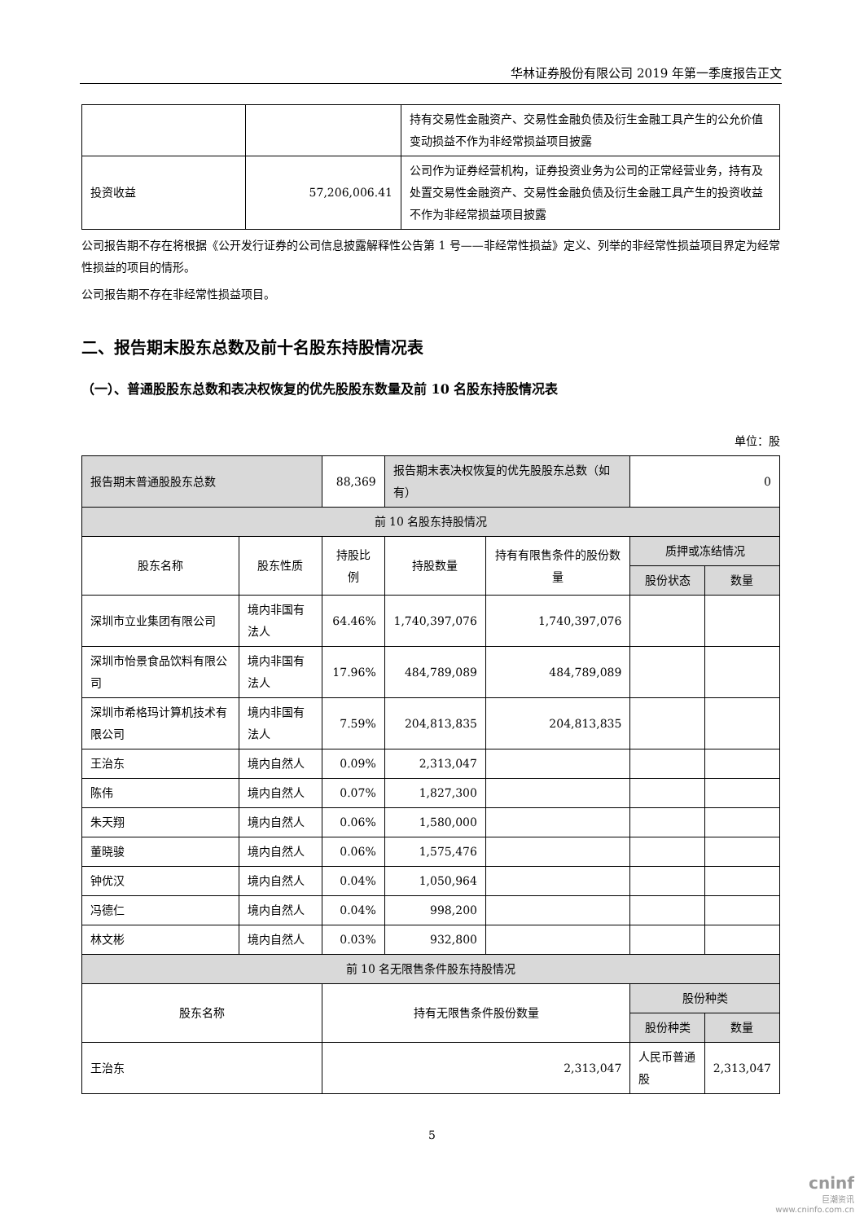华林证券股份有限公司 2019 年第一季度报告正文
| | | 持有交易性金融资产、交易性金融负债及衍生金融工具产生的公允价值变动损益不作为非经常损益项目披露 |
| 投资收益 | 57,206,006.41 | 公司作为证券经营机构，证券投资业务为公司的正常经营业务，持有及处置交易性金融资产、交易性金融负债及衍生金融工具产生的投资收益不作为非经常损益项目披露 |
公司报告期不存在将根据《公开发行证券的公司信息披露解释性公告第 1 号——非经常性损益》定义、列举的非经常性损益项目界定为经常性损益的项目的情形。
公司报告期不存在非经常性损益项目。
二、报告期末股东总数及前十名股东持股情况表
（一）、普通股股东总数和表决权恢复的优先股股东数量及前 10 名股东持股情况表
单位：股
| 报告期末普通股股东总数 | | 88,369 | 报告期末表决权恢复的优先股股东总数（如有） | | 0 | |
| 前 10 名股东持股情况 | | | | | | |
| 股东名称 | 股东性质 | 持股比例 | 持股数量 | 持有有限售条件的股份数量 | 质押或冻结情况 | |
| | | | | | 股份状态 | 数量 |
| 深圳市立业集团有限公司 | 境内非国有法人 | 64.46% | 1,740,397,076 | 1,740,397,076 | | |
| 深圳市怡景食品饮料有限公司 | 境内非国有法人 | 17.96% | 484,789,089 | 484,789,089 | | |
| 深圳市希格玛计算机技术有限公司 | 境内非国有法人 | 7.59% | 204,813,835 | 204,813,835 | | |
| 王治东 | 境内自然人 | 0.09% | 2,313,047 | | | |
| 陈伟 | 境内自然人 | 0.07% | 1,827,300 | | | |
| 朱天翔 | 境内自然人 | 0.06% | 1,580,000 | | | |
| 董晓骏 | 境内自然人 | 0.06% | 1,575,476 | | | |
| 钟优汉 | 境内自然人 | 0.04% | 1,050,964 | | | |
| 冯德仁 | 境内自然人 | 0.04% | 998,200 | | | |
| 林文彬 | 境内自然人 | 0.03% | 932,800 | | | |
| 前 10 名无限售条件股东持股情况 | | | | | | |
| 股东名称 | | 持有无限售条件股份数量 | | | 股份种类 | |
| | | | | | 股份种类 | 数量 |
| 王治东 | | 2,313,047 | | | 人民币普通股 | 2,313,047 |
5
cninf
巨潮资讯
www.cninfo.com.cn